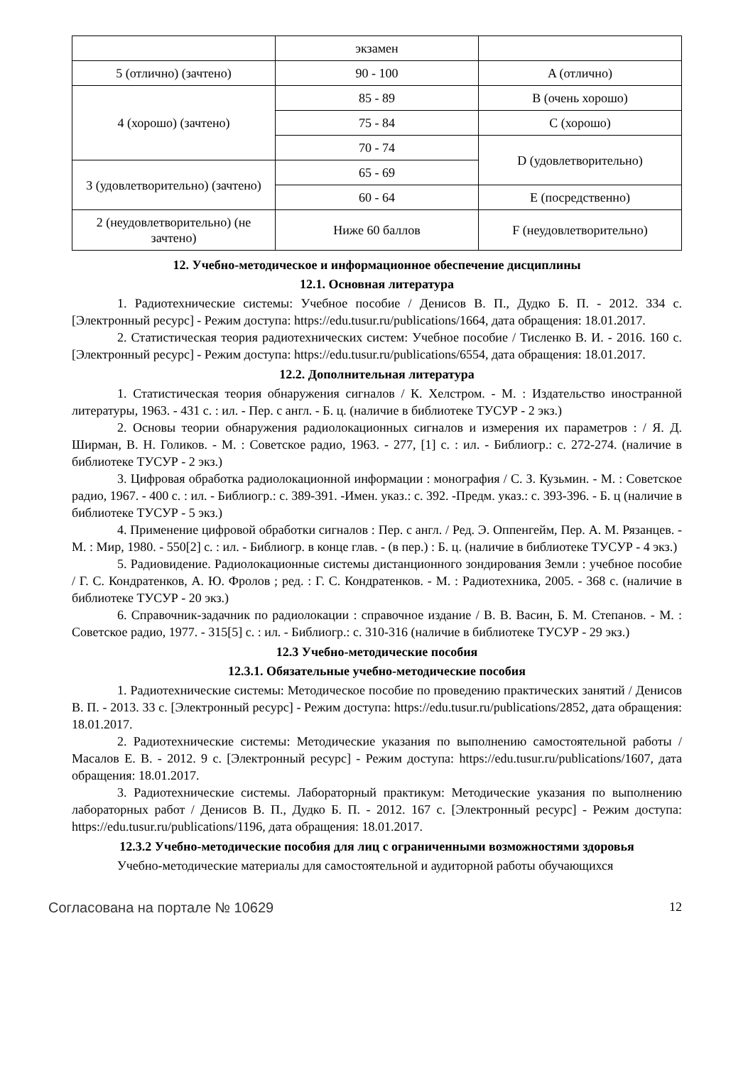| | экзамен | |
| 5 (отлично) (зачтено) | 90 - 100 | A (отлично) |
| 4 (хорошо) (зачтено) | 85 - 89 | B (очень хорошо) |
| | 75 - 84 | C (хорошо) |
| | 70 - 74 | D (удовлетворительно) |
| 3 (удовлетворительно) (зачтено) | 65 - 69 | |
| | 60 - 64 | E (посредственно) |
| 2 (неудовлетворительно) (не зачтено) | Ниже 60 баллов | F (неудовлетворительно) |
12. Учебно-методическое и информационное обеспечение дисциплины
12.1. Основная литература
1. Радиотехнические системы: Учебное пособие / Денисов В. П., Дудко Б. П. - 2012. 334 с. [Электронный ресурс] - Режим доступа: https://edu.tusur.ru/publications/1664, дата обращения: 18.01.2017.
2. Статистическая теория радиотехнических систем: Учебное пособие / Тисленко В. И. - 2016. 160 с. [Электронный ресурс] - Режим доступа: https://edu.tusur.ru/publications/6554, дата обращения: 18.01.2017.
12.2. Дополнительная литература
1. Статистическая теория обнаружения сигналов / К. Хелстром. - М. : Издательство иностранной литературы, 1963. - 431 с. : ил. - Пер. с англ. - Б. ц. (наличие в библиотеке ТУСУР - 2 экз.)
2. Основы теории обнаружения радиолокационных сигналов и измерения их параметров : / Я. Д. Ширман, В. Н. Голиков. - М. : Советское радио, 1963. - 277, [1] с. : ил. - Библиогр.: с. 272-274. (наличие в библиотеке ТУСУР - 2 экз.)
3. Цифровая обработка радиолокационной информации : монография / С. З. Кузьмин. - М. : Советское радио, 1967. - 400 с. : ил. - Библиогр.: с. 389-391. -Имен. указ.: с. 392. -Предм. указ.: с. 393-396. - Б. ц (наличие в библиотеке ТУСУР - 5 экз.)
4. Применение цифровой обработки сигналов : Пер. с англ. / Ред. Э. Оппенгейм, Пер. А. М. Рязанцев. - М. : Мир, 1980. - 550[2] с. : ил. - Библиогр. в конце глав. - (в пер.) : Б. ц. (наличие в библиотеке ТУСУР - 4 экз.)
5. Радиовидение. Радиолокационные системы дистанционного зондирования Земли : учебное пособие / Г. С. Кондратенков, А. Ю. Фролов ; ред. : Г. С. Кондратенков. - М. : Радиотехника, 2005. - 368 с. (наличие в библиотеке ТУСУР - 20 экз.)
6. Справочник-задачник по радиолокации : справочное издание / В. В. Васин, Б. М. Степанов. - М. : Советское радио, 1977. - 315[5] с. : ил. - Библиогр.: с. 310-316 (наличие в библиотеке ТУСУР - 29 экз.)
12.3 Учебно-методические пособия
12.3.1. Обязательные учебно-методические пособия
1. Радиотехнические системы: Методическое пособие по проведению практических занятий / Денисов В. П. - 2013. 33 с. [Электронный ресурс] - Режим доступа: https://edu.tusur.ru/publications/2852, дата обращения: 18.01.2017.
2. Радиотехнические системы: Методические указания по выполнению самостоятельной работы / Масалов Е. В. - 2012. 9 с. [Электронный ресурс] - Режим доступа: https://edu.tusur.ru/publications/1607, дата обращения: 18.01.2017.
3. Радиотехнические системы. Лабораторный практикум: Методические указания по выполнению лабораторных работ / Денисов В. П., Дудко Б. П. - 2012. 167 с. [Электронный ресурс] - Режим доступа: https://edu.tusur.ru/publications/1196, дата обращения: 18.01.2017.
12.3.2 Учебно-методические пособия для лиц с ограниченными возможностями здоровья
Учебно-методические материалы для самостоятельной и аудиторной работы обучающихся
Согласована на портале № 10629 12